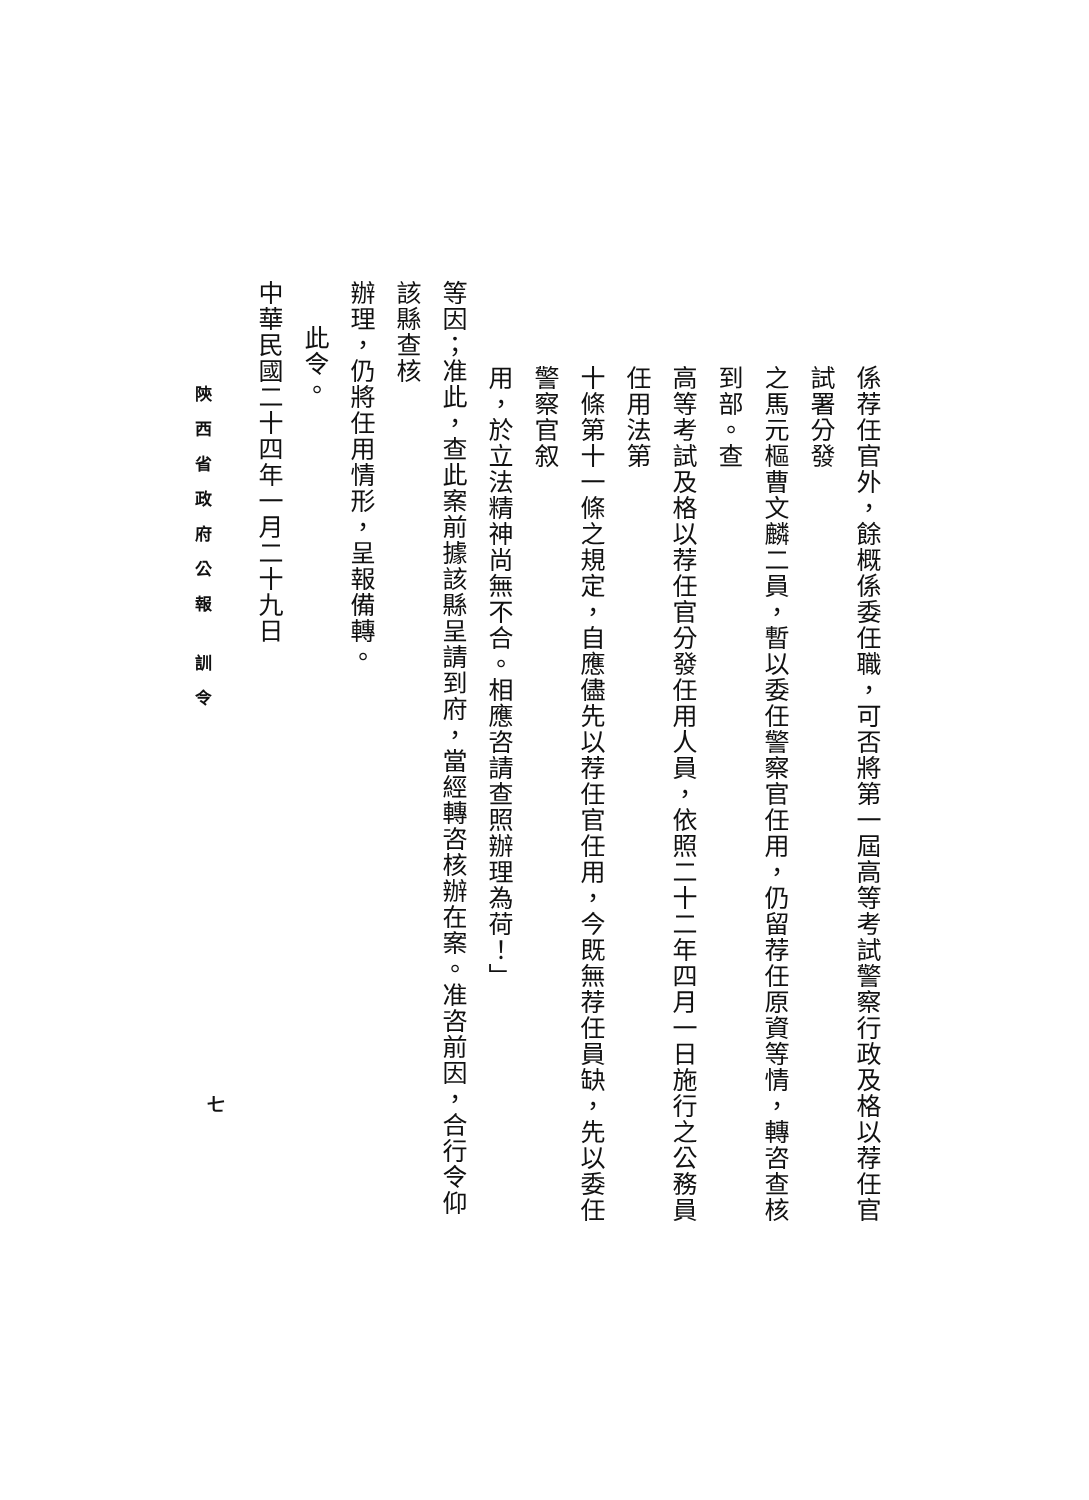係荐任官外，餘概係委任職，可否將第一屆高等考試警察行政及格以荐任官試署分發
之馬元樞曹文麟二員，暫以委任警察官任用，仍留荐任原資等情，轉咨查核到部。查
高等考試及格以荐任官分發任用人員，依照二十二年四月一日施行之公務員任用法第
十條第十一條之規定，自應儘先以荐任官任用，今既無荐任員缺，先以委任警察官叙
用，於立法精神尚無不合。相應咨請查照辦理為荷！」
等因；准此，查此案前據該縣呈請到府，當經轉咨核辦在案。准咨前因，合行令仰該縣查核
辦理，仍將任用情形，呈報備轉。
此令。
中華民國二十四年一月二十九日
陝西省政府公報 訓令
七